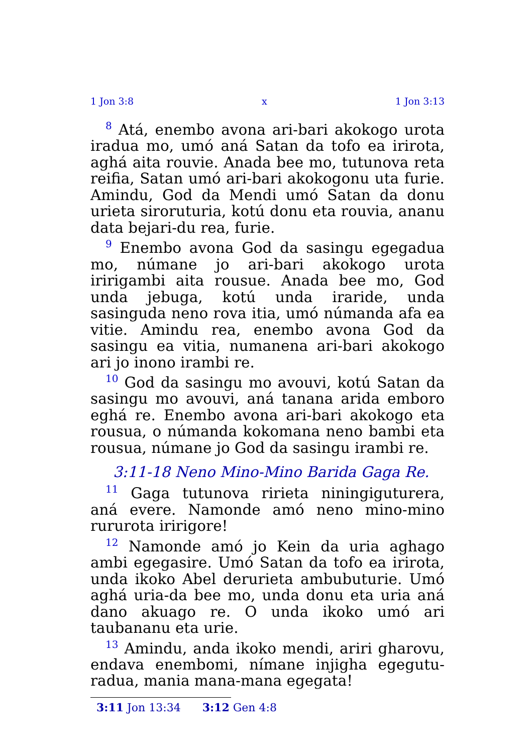1 Jon 3:8 x 1 Jon 3:13
<sup>8</sup> Atá, enembo avona ari-bari akokogo urota iradua mo, umó aná Satan da tofo ea irirota, aghá aita rouvie. Anada bee mo, tutunova reta reifia, Satan umó ari-bari akokogonu uta furie. Amindu, God da Mendi umó Satan da donu urieta siroruturia, kotú donu eta rouvia, ananu data bejari-du rea, furie.
<sup>9</sup> Enembo avona God da sasingu egegadua mo, númane jo ari-bari akokogo urota iririgambi aita rousue. Anada bee mo, God unda jebuga, kotú unda iraride, unda sasinguda neno rova itia, umó númanda afa ea vitie. Amindu rea, enembo avona God da sasingu ea vitia, numanena ari-bari akokogo ari jo inono irambi re.
<sup>10</sup> God da sasingu mo avouvi, kotú Satan da sasingu mo avouvi, aná tanana arida emboro eghá re. Enembo avona ari-bari akokogo eta rousua, o númanda kokomana neno bambi eta rousua, númane jo God da sasingu irambi re.
3:11-18 Neno Mino-Mino Barida Gaga Re.
<sup>11</sup> Gaga tutunova ririeta niningiguturera, aná evere. Namonde amó neno mino-mino rururota iririgore!
<sup>12</sup> Namonde amó jo Kein da uria aghago ambi egegasire. Umó Satan da tofo ea irirota, unda ikoko Abel derurieta ambubuturie. Umó aghá uria-da bee mo, unda donu eta uria aná dano akuago re. O unda ikoko umó ari taubananu eta urie.
<sup>13</sup> Amindu, anda ikoko mendi, ariri gharovu, endava enembomi, nímane injigha egegutu-radua, mania mana-mana egegata!
3:11 Jon 13:34 3:12 Gen 4:8